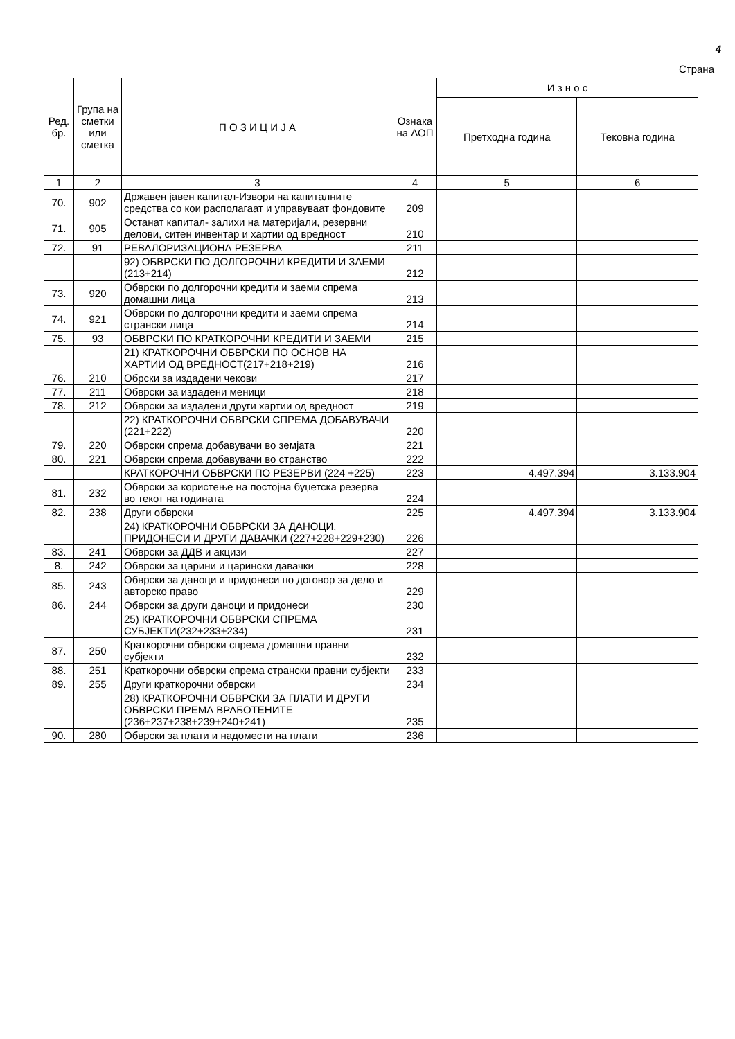4
Страна
| Ред. бр. | Група на сметки или сметка | П О З И Ц И Ј А | Ознака на АОП | И з н о с | |
| --- | --- | --- | --- | --- | --- |
| | | | | Претходна година | Тековна година |
| 1 | 2 | 3 | 4 | 5 | 6 |
| 70. | 902 | Државен јавен капитал-Извори на капиталните средства со кои располагаат и управуваат фондовите | 209 | | |
| 71. | 905 | Останат капитал- залихи на материјали, резервни делови, ситен инвентар и хартии од вредност | 210 | | |
| 72. | 91 | РЕВАЛОРИЗАЦИОНА РЕЗЕРВА | 211 | | |
| | | 92) ОБВРСКИ ПО ДОЛГОРОЧНИ КРЕДИТИ И ЗАЕМИ (213+214) | 212 | | |
| 73. | 920 | Обврски по долгорочни кредити и заеми спрема домашни лица | 213 | | |
| 74. | 921 | Обврски по долгорочни кредити и заеми спрема странски лица | 214 | | |
| 75. | 93 | ОБВРСКИ ПО КРАТКОРОЧНИ КРЕДИТИ И ЗАЕМИ | 215 | | |
| | | 21) КРАТКОРОЧНИ ОБВРСКИ ПО ОСНОВ НА ХАРТИИ ОД ВРЕДНОСТ(217+218+219) | 216 | | |
| 76. | 210 | Обрски за издадени чекови | 217 | | |
| 77. | 211 | Обврски за издадени меници | 218 | | |
| 78. | 212 | Обврски за издадени други хартии од вредност | 219 | | |
| | | 22) КРАТКОРОЧНИ ОБВРСКИ СПРЕМА ДОБАВУВАЧИ (221+222) | 220 | | |
| 79. | 220 | Обврски спрема добавувачи во земјата | 221 | | |
| 80. | 221 | Обврски спрема добавувачи во странство | 222 | | |
| | | КРАТКОРОЧНИ ОБВРСКИ ПО РЕЗЕРВИ (224 +225) | 223 | 4.497.394 | 3.133.904 |
| 81. | 232 | Обврски за користење на постојна буџетска резерва во текот на годината | 224 | | |
| 82. | 238 | Други обврски | 225 | 4.497.394 | 3.133.904 |
| | | 24) КРАТКОРОЧНИ ОБВРСКИ ЗА ДАНОЦИ, ПРИДОНЕСИ И ДРУГИ ДАВАЧКИ (227+228+229+230) | 226 | | |
| 83. | 241 | Обврски за ДДВ и акцизи | 227 | | |
| 8. | 242 | Обврски за царини и царински давачки | 228 | | |
| 85. | 243 | Обврски за даноци и придонеси по договор за дело и авторско право | 229 | | |
| 86. | 244 | Обврски за други даноци и придонеси | 230 | | |
| | | 25) КРАТКОРОЧНИ ОБВРСКИ СПРЕМА СУБЈЕКТИ(232+233+234) | 231 | | |
| 87. | 250 | Краткорочни обврски спрема домашни правни субјекти | 232 | | |
| 88. | 251 | Краткорочни обврски спрема странски правни субјекти | 233 | | |
| 89. | 255 | Други краткорочни обврски | 234 | | |
| | | 28) КРАТКОРОЧНИ ОБВРСКИ ЗА ПЛАТИ И ДРУГИ ОБВРСКИ ПРЕМА ВРАБОТЕНИТЕ (236+237+238+239+240+241) | 235 | | |
| 90. | 280 | Обврски за плати и надомести на плати | 236 | | |